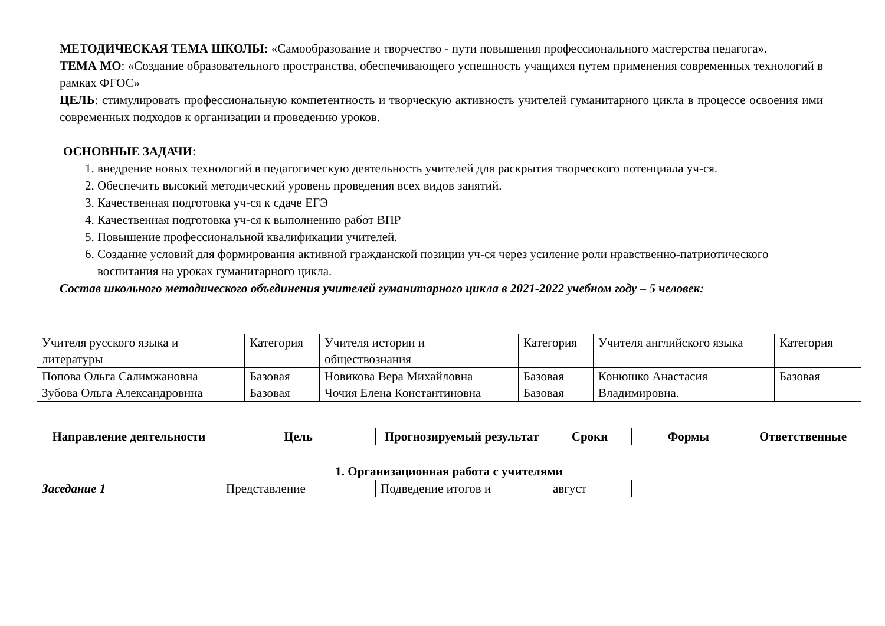МЕТОДИЧЕСКАЯ ТЕМА ШКОЛЫ: «Самообразование и творчество - пути повышения профессионального мастерства педагога».
ТЕМА МО: «Создание образовательного пространства, обеспечивающего успешность учащихся путем применения современных технологий в рамках ФГОС»
ЦЕЛЬ: стимулировать профессиональную компетентность и творческую активность учителей гуманитарного цикла в процессе освоения ими современных подходов к организации и проведению уроков.
ОСНОВНЫЕ ЗАДАЧИ:
1. внедрение новых технологий в педагогическую деятельность учителей для раскрытия творческого потенциала уч-ся.
2. Обеспечить высокий методический уровень проведения всех видов занятий.
3. Качественная подготовка уч-ся к сдаче ЕГЭ
4. Качественная подготовка уч-ся к выполнению работ ВПР
5. Повышение профессиональной квалификации учителей.
6. Создание условий для формирования активной гражданской позиции уч-ся через усиление роли нравственно-патриотического воспитания на уроках гуманитарного цикла.
Состав школьного методического объединения учителей гуманитарного цикла в 2021-2022 учебном году – 5 человек:
| Учителя русского языка и литературы | Категория | Учителя истории и обществознания | Категория | Учителя английского языка | Категория |
| Попова Ольга Салимжановна Зубова Ольга Александровнна | Базовая Базовая | Новикова Вера Михайловна Чочия Елена Константиновна | Базовая Базовая | Конюшко Анастасия Владимировна. | Базовая |
| Направление деятельности | Цель | Прогнозируемый результат | Сроки | Формы | Ответственные |
| --- | --- | --- | --- | --- | --- |
| 1. Организационная работа с учителями | | | | | |
| Заседание 1 | Представление | Подведение итогов и | август | | |